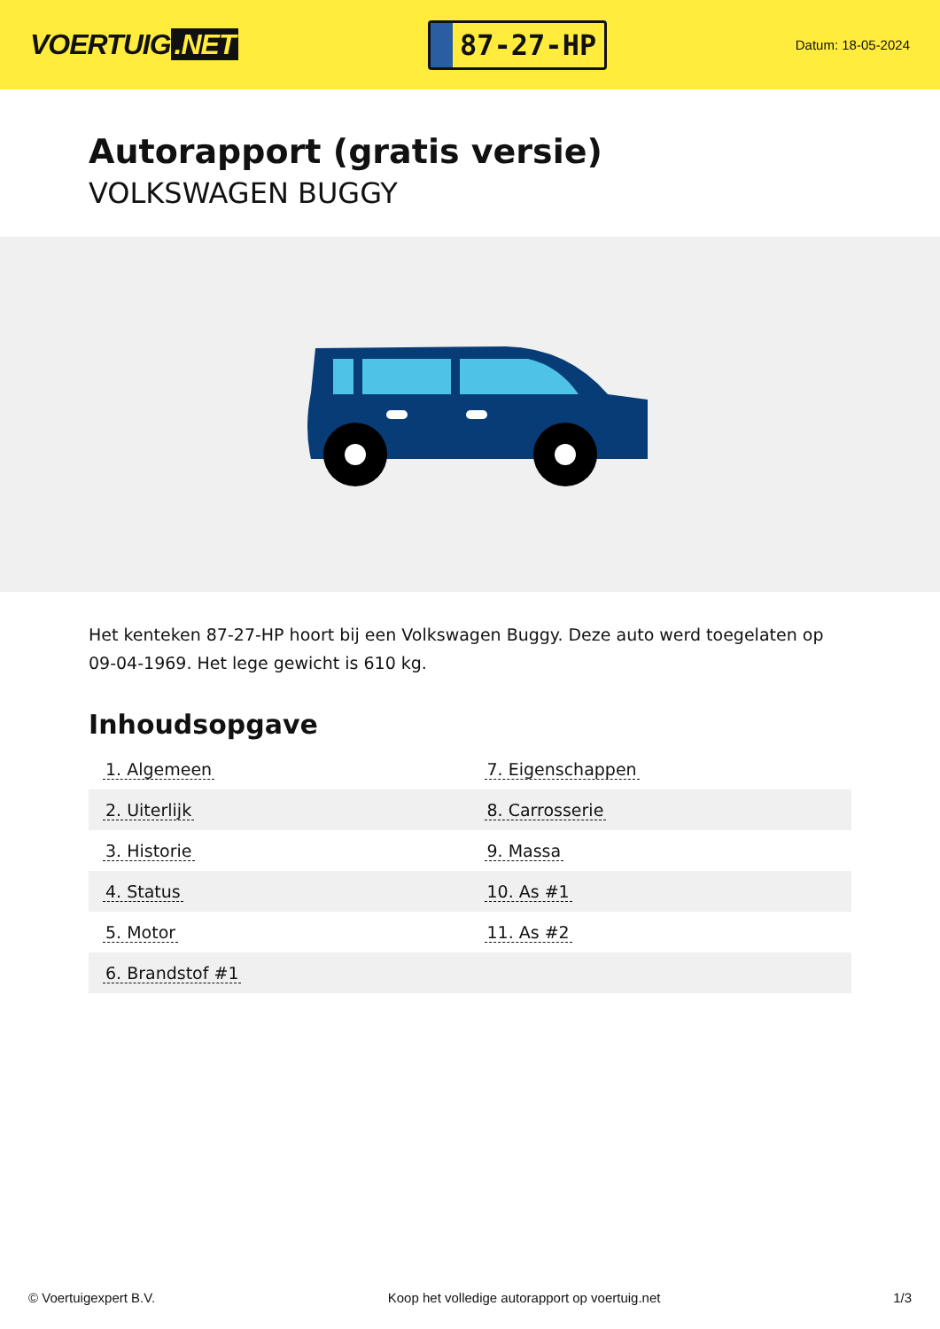VOERTUIG.NET
87-27-HP
Datum: 18-05-2024
Autorapport (gratis versie)
VOLKSWAGEN BUGGY
Het kenteken 87-27-HP hoort bij een Volkswagen Buggy. Deze auto werd toegelaten op 09-04-1969. Het lege gewicht is 610 kg.
Inhoudsopgave
| 1. Algemeen | 7. Eigenschappen |
| 2. Uiterlijk | 8. Carrosserie |
| 3. Historie | 9. Massa |
| 4. Status | 10. As #1 |
| 5. Motor | 11. As #2 |
| 6. Brandstof #1 | |
© Voertuigexpert B.V. Koop het volledige autorapport op voertuig.net 1/3